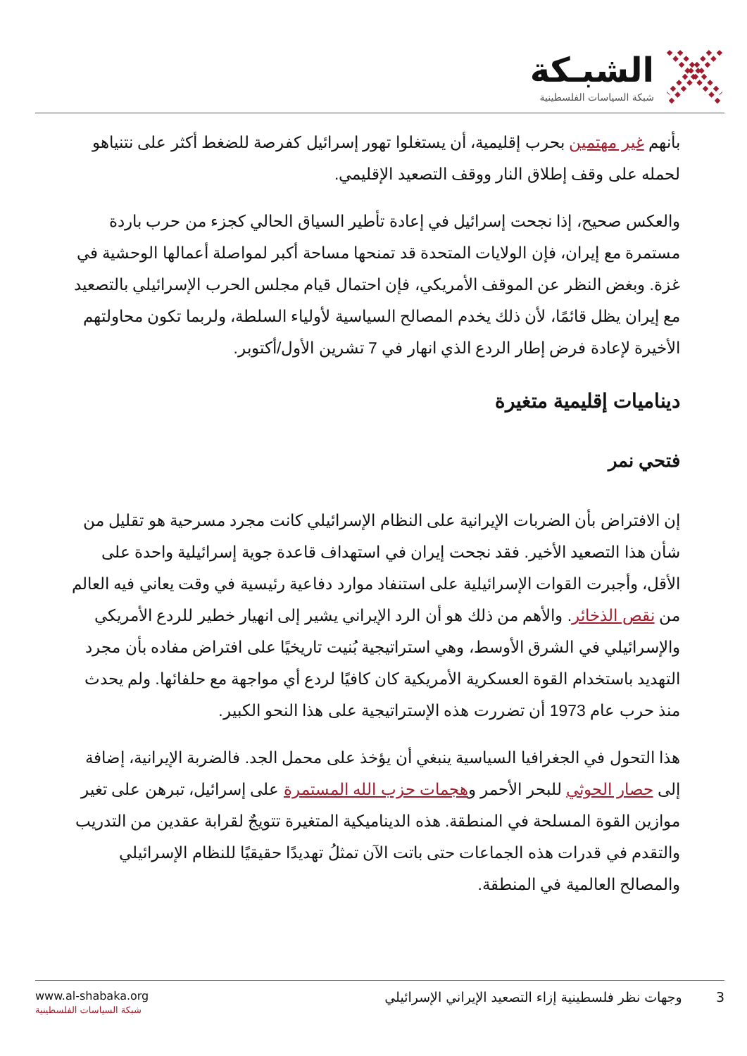الشبـكة
شبكة السياسات الفلسطينية
بأنهم غير مهتمين بحرب إقليمية، أن يستغلوا تهور إسرائيل كفرصة للضغط أكثر على نتنياهو لحمله على وقف إطلاق النار ووقف التصعيد الإقليمي.
والعكس صحيح، إذا نجحت إسرائيل في إعادة تأطير السياق الحالي كجزء من حرب باردة مستمرة مع إيران، فإن الولايات المتحدة قد تمنحها مساحة أكبر لمواصلة أعمالها الوحشية في غزة. وبغض النظر عن الموقف الأمريكي، فإن احتمال قيام مجلس الحرب الإسرائيلي بالتصعيد مع إيران يظل قائمًا، لأن ذلك يخدم المصالح السياسية لأولياء السلطة، ولربما تكون محاولتهم الأخيرة لإعادة فرض إطار الردع الذي انهار في 7 تشرين الأول/أكتوبر.
ديناميات إقليمية متغيرة
فتحي نمر
إن الافتراض بأن الضربات الإيرانية على النظام الإسرائيلي كانت مجرد مسرحية هو تقليل من شأن هذا التصعيد الأخير. فقد نجحت إيران في استهداف قاعدة جوية إسرائيلية واحدة على الأقل، وأجبرت القوات الإسرائيلية على استنفاد موارد دفاعية رئيسية في وقت يعاني فيه العالم من نقص الذخائر. والأهم من ذلك هو أن الرد الإيراني يشير إلى انهيار خطير للردع الأمريكي والإسرائيلي في الشرق الأوسط، وهي استراتيجية بُنيت تاريخيًا على افتراض مفاده بأن مجرد التهديد باستخدام القوة العسكرية الأمريكية كان كافيًا لردع أي مواجهة مع حلفائها. ولم يحدث منذ حرب عام 1973 أن تضررت هذه الإستراتيجية على هذا النحو الكبير.
هذا التحول في الجغرافيا السياسية ينبغي أن يؤخذ على محمل الجد. فالضربة الإيرانية، إضافة إلى حصار الحوثي للبحر الأحمر وهجمات حزب الله المستمرة على إسرائيل، تبرهن على تغير موازين القوة المسلحة في المنطقة. هذه الديناميكية المتغيرة تتويجٌ لقرابة عقدين من التدريب والتقدم في قدرات هذه الجماعات حتى باتت الآن تمثلُ تهديدًا حقيقيًا للنظام الإسرائيلي والمصالح العالمية في المنطقة.
www.al-shabaka.org
شبكة السياسات الفلسطينية
3 وجهات نظر فلسطينية إزاء التصعيد الإيراني الإسرائيلي